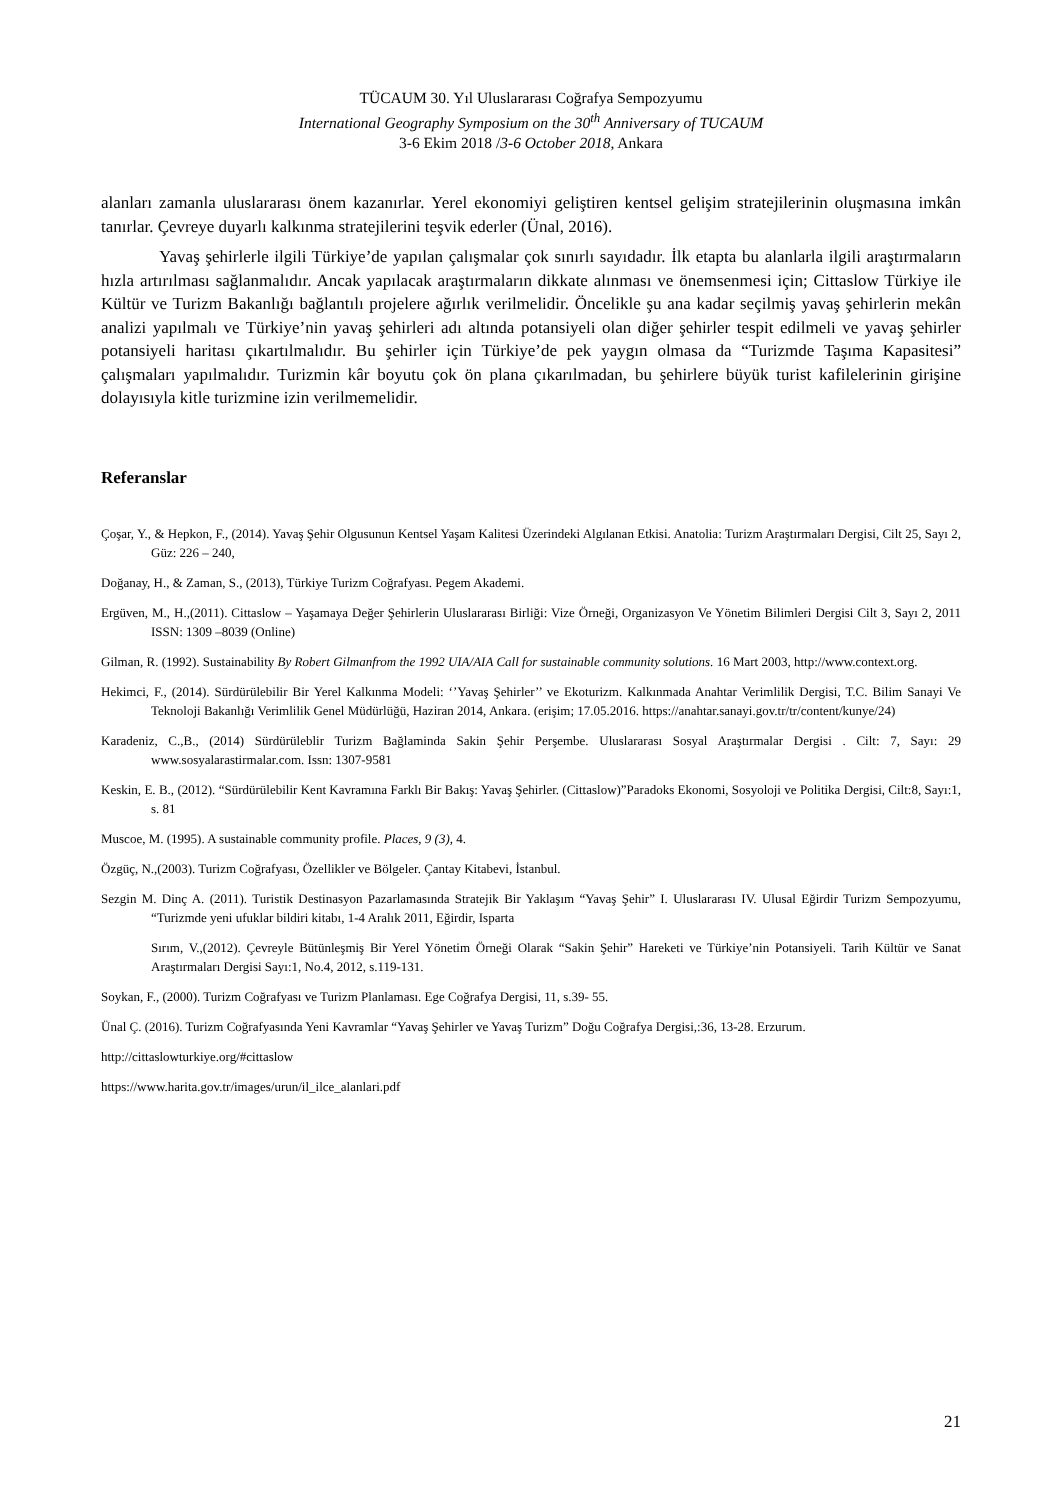TÜCAUM 30. Yıl Uluslararası Coğrafya Sempozyumu
International Geography Symposium on the 30<sup>th</sup> Anniversary of TUCAUM
3-6 Ekim 2018 /3-6 October 2018, Ankara
alanları zamanla uluslararası önem kazanırlar. Yerel ekonomiyi geliştiren kentsel gelişim stratejilerinin oluşmasına imkân tanırlar. Çevreye duyarlı kalkınma stratejilerini teşvik ederler (Ünal, 2016).
Yavaş şehirlerle ilgili Türkiye’de yapılan çalışmalar çok sınırlı sayıdadır. İlk etapta bu alanlarla ilgili araştırmaların hızla artırılması sağlanmalıdır. Ancak yapılacak araştırmaların dikkate alınması ve önemsenmesi için; Cittaslow Türkiye ile Kültür ve Turizm Bakanlığı bağlantılı projelere ağırlık verilmelidir. Öncelikle şu ana kadar seçilmiş yavaş şehirlerin mekân analizi yapılmalı ve Türkiye’nin yavaş şehirleri adı altında potansiyeli olan diğer şehirler tespit edilmeli ve yavaş şehirler potansiyeli haritası çıkartılmalıdır. Bu şehirler için Türkiye’de pek yaygın olmasa da “Turizmde Taşıma Kapasitesi” çalışmaları yapılmalıdır. Turizmin kâr boyutu çok ön plana çıkarılmadan, bu şehirlere büyük turist kafilelerinin girişine dolayısıyla kitle turizmine izin verilmemelidir.
Referanslar
Çoşar, Y., & Hepkon, F., (2014). Yavaş Şehir Olgusunun Kentsel Yaşam Kalitesi Üzerindeki Algılanan Etkisi. Anatolia: Turizm Araştırmaları Dergisi, Cilt 25, Sayı 2, Güz: 226 – 240,
Doğanay, H., & Zaman, S., (2013), Türkiye Turizm Coğrafyası. Pegem Akademi.
Ergüven, M., H.,(2011). Cittaslow – Yaşamaya Değer Şehirlerin Uluslararası Birliği: Vize Örneği, Organizasyon Ve Yönetim Bilimleri Dergisi Cilt 3, Sayı 2, 2011 ISSN: 1309 –8039 (Online)
Gilman, R. (1992). Sustainability By Robert Gilmanfrom the 1992 UIA/AIA Call for sustainable community solutions. 16 Mart 2003, http://www.context.org.
Hekimci, F., (2014). Sürdürülebilir Bir Yerel Kalkınma Modeli: ‘’Yavaş Şehirler’’ ve Ekoturizm. Kalkınmada Anahtar Verimlilik Dergisi, T.C. Bilim Sanayi Ve Teknoloji Bakanlığı Verimlilik Genel Müdürlüğü, Haziran 2014, Ankara. (erişim; 17.05.2016. https://anahtar.sanayi.gov.tr/tr/content/kunye/24)
Karadeniz, C.,B., (2014) Sürdürüleblir Turizm Bağlaminda Sakin Şehir Perşembe. Uluslararası Sosyal Araştırmalar Dergisi . Cilt: 7, Sayı: 29 www.sosyalarastirmalar.com. Issn: 1307-9581
Keskin, E. B., (2012). “Sürdürülebilir Kent Kavramına Farklı Bir Bakış: Yavaş Şehirler. (Cittaslow)”Paradoks Ekonomi, Sosyoloji ve Politika Dergisi, Cilt:8, Sayı:1, s. 81
Muscoe, M. (1995). A sustainable community profile. Places, 9 (3), 4.
Özgüç, N.,(2003). Turizm Coğrafyası, Özellikler ve Bölgeler. Çantay Kitabevi, İstanbul.
Sezgin M. Dinç A. (2011). Turistik Destinasyon Pazarlamasında Stratejik Bir Yaklaşım “Yavaş Şehir” I. Uluslararası IV. Ulusal Eğirdir Turizm Sempozyumu, “Turizmde yeni ufuklar bildiri kitabı, 1-4 Aralık 2011, Eğirdir, Isparta
Sırım, V.,(2012). Çevreyle Bütünleşmiş Bir Yerel Yönetim Örneği Olarak “Sakin Şehir” Hareketi ve Türkiye’nin Potansiyeli. Tarih Kültür ve Sanat Araştırmaları Dergisi Sayı:1, No.4, 2012, s.119-131.
Soykan, F., (2000). Turizm Coğrafyası ve Turizm Planlaması. Ege Coğrafya Dergisi, 11, s.39- 55.
Ünal Ç. (2016). Turizm Coğrafyasında Yeni Kavramlar “Yavaş Şehirler ve Yavaş Turizm” Doğu Coğrafya Dergisi,:36, 13-28. Erzurum.
http://cittaslowturkiye.org/#cittaslow
https://www.harita.gov.tr/images/urun/il_ilce_alanlari.pdf
21